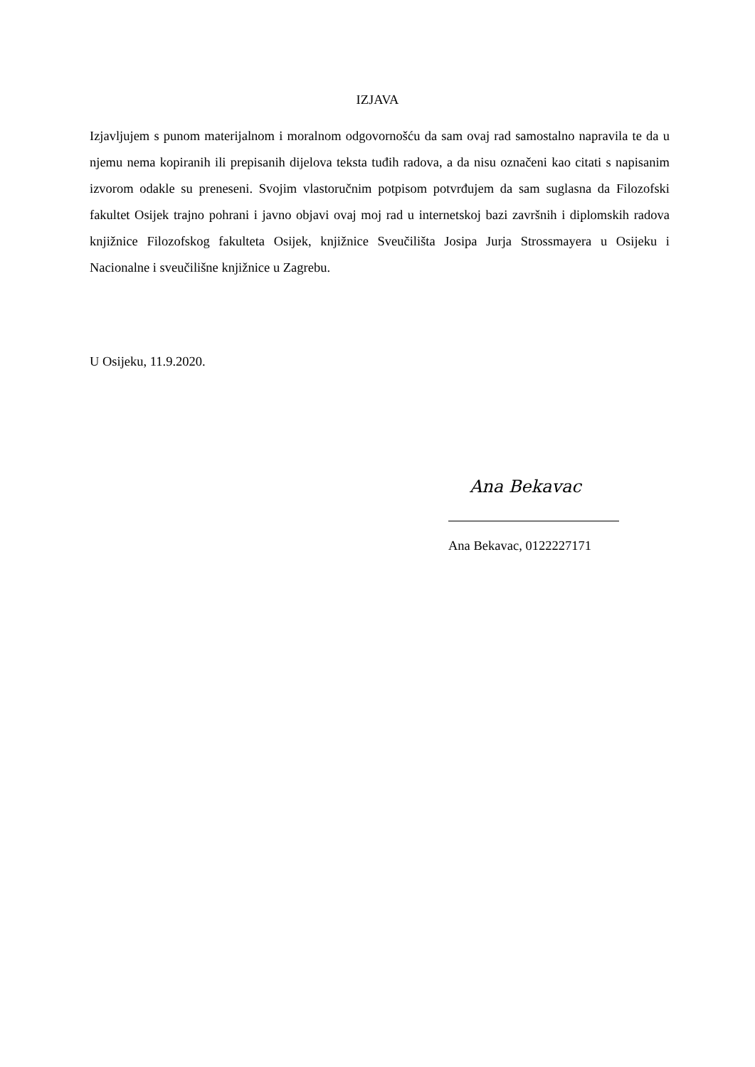IZJAVA
Izjavljujem s punom materijalnom i moralnom odgovornošću da sam ovaj rad samostalno napravila te da u njemu nema kopiranih ili prepisanih dijelova teksta tuđih radova, a da nisu označeni kao citati s napisanim izvorom odakle su preneseni. Svojim vlastoručnim potpisom potvrđujem da sam suglasna da Filozofski fakultet Osijek trajno pohrani i javno objavi ovaj moj rad u internetskoj bazi završnih i diplomskih radova knjižnice Filozofskog fakulteta Osijek, knjižnice Sveučilišta Josipa Jurja Strossmayera u Osijeku i Nacionalne i sveučilišne knjižnice u Zagrebu.
U Osijeku, 11.9.2020.
Ana Bekavac
Ana Bekavac, 0122227171